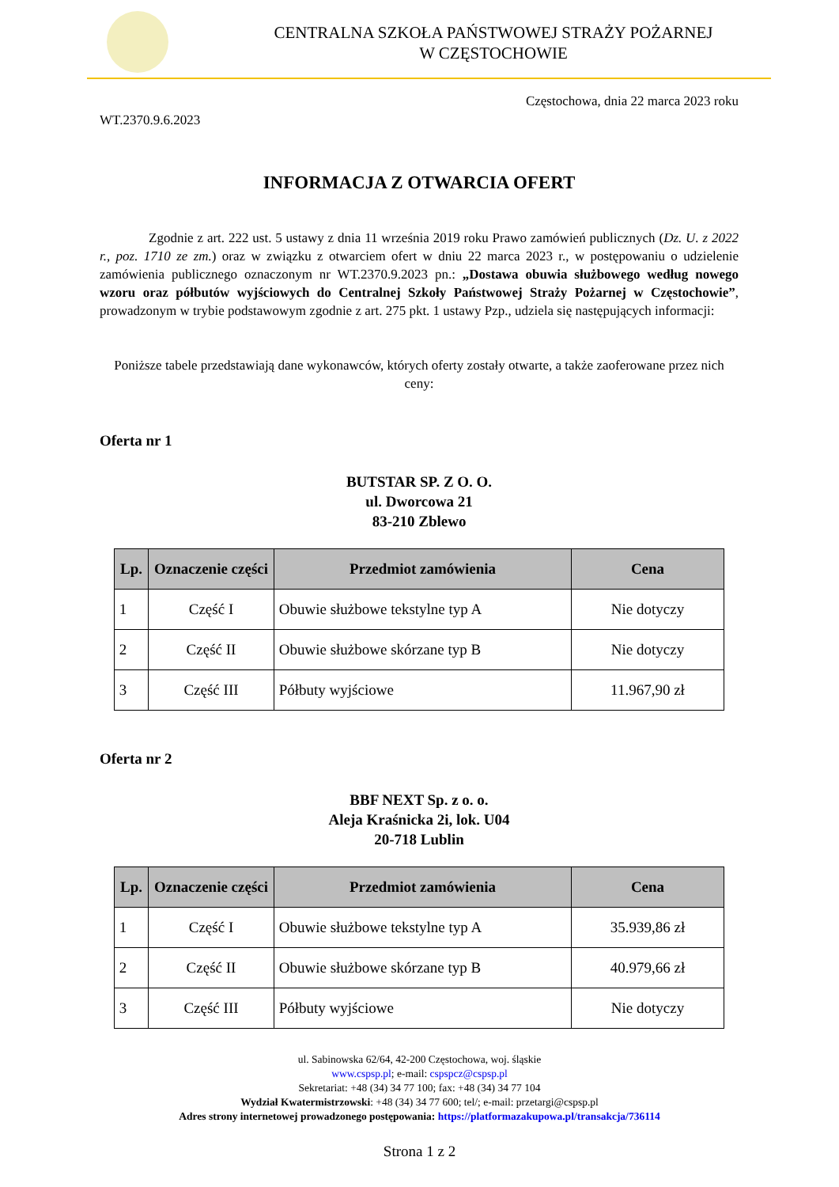CENTRALNA SZKOŁA PAŃSTWOWEJ STRAŻY POŻARNEJ
W CZĘSTOCHOWIE
Częstochowa, dnia 22 marca 2023 roku
WT.2370.9.6.2023
INFORMACJA Z OTWARCIA OFERT
Zgodnie z art. 222 ust. 5 ustawy z dnia 11 września 2019 roku Prawo zamówień publicznych (Dz. U. z 2022 r., poz. 1710 ze zm.) oraz w związku z otwarciem ofert w dniu 22 marca 2023 r., w postępowaniu o udzielenie zamówienia publicznego oznaczonym nr WT.2370.9.2023 pn.: „Dostawa obuwia służbowego według nowego wzoru oraz półbutów wyjściowych do Centralnej Szkoły Państwowej Straży Pożarnej w Częstochowie”, prowadzonym w trybie podstawowym zgodnie z art. 275 pkt. 1 ustawy Pzp., udziela się następujących informacji:
Poniższe tabele przedstawiają dane wykonawców, których oferty zostały otwarte, a także zaoferowane przez nich ceny:
Oferta nr 1
BUTSTAR SP. Z O. O.
ul. Dworcowa 21
83-210 Zblewo
| Lp. | Oznaczenie części | Przedmiot zamówienia | Cena |
| --- | --- | --- | --- |
| 1 | Część I | Obuwie służbowe tekstylne typ A | Nie dotyczy |
| 2 | Część II | Obuwie służbowe skórzane typ B | Nie dotyczy |
| 3 | Część III | Półbuty wyjściowe | 11.967,90 zł |
Oferta nr 2
BBF NEXT Sp. z o. o.
Aleja Kraśnicka 2i, lok. U04
20-718 Lublin
| Lp. | Oznaczenie części | Przedmiot zamówienia | Cena |
| --- | --- | --- | --- |
| 1 | Część I | Obuwie służbowe tekstylne typ A | 35.939,86 zł |
| 2 | Część II | Obuwie służbowe skórzane typ B | 40.979,66 zł |
| 3 | Część III | Półbuty wyjściowe | Nie dotyczy |
ul. Sabinowska 62/64, 42-200 Częstochowa, woj. śląskie
www.cspsp.pl; e-mail: cspspcz@cspsp.pl
Sekretariat: +48 (34) 34 77 100; fax: +48 (34) 34 77 104
Wydział Kwatermistrzowski: +48 (34) 34 77 600; tel/; e-mail: przetargi@cspsp.pl
Adres strony internetowej prowadzonego postępowania: https://platformazakupowa.pl/transakcja/736114
Strona 1 z 2